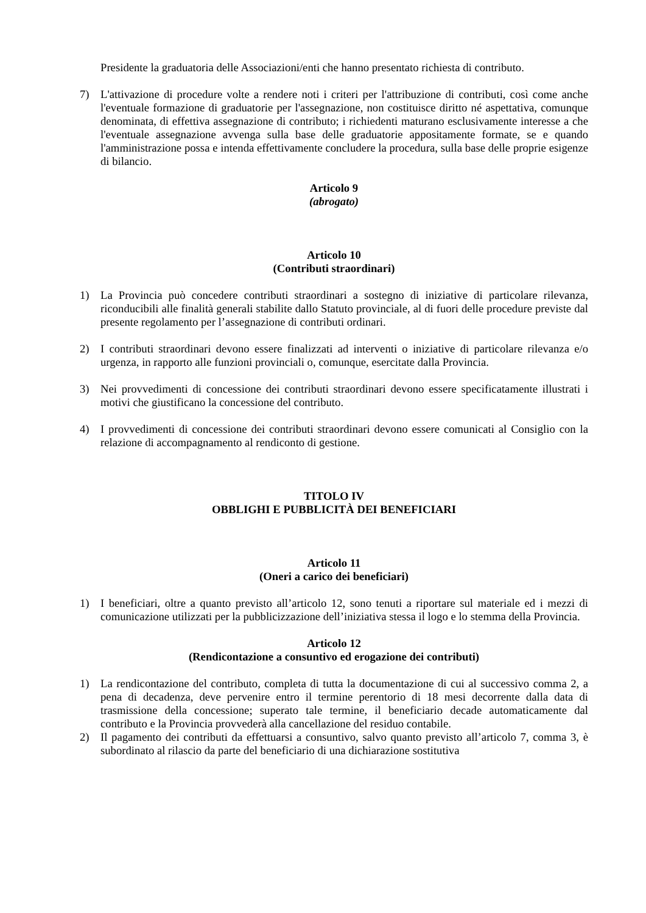Presidente la graduatoria delle Associazioni/enti che hanno presentato richiesta di contributo.
7) L'attivazione di procedure volte a rendere noti i criteri per l'attribuzione di contributi, così come anche l'eventuale formazione di graduatorie per l'assegnazione, non costituisce diritto né aspettativa, comunque denominata, di effettiva assegnazione di contributo; i richiedenti maturano esclusivamente interesse a che l'eventuale assegnazione avvenga sulla base delle graduatorie appositamente formate, se e quando l'amministrazione possa e intenda effettivamente concludere la procedura, sulla base delle proprie esigenze di bilancio.
Articolo 9
(abrogato)
Articolo 10
(Contributi straordinari)
1) La Provincia può concedere contributi straordinari a sostegno di iniziative di particolare rilevanza, riconducibili alle finalità generali stabilite dallo Statuto provinciale, al di fuori delle procedure previste dal presente regolamento per l’assegnazione di contributi ordinari.
2) I contributi straordinari devono essere finalizzati ad interventi o iniziative di particolare rilevanza e/o urgenza, in rapporto alle funzioni provinciali o, comunque, esercitate dalla Provincia.
3) Nei provvedimenti di concessione dei contributi straordinari devono essere specificatamente illustrati i motivi che giustificano la concessione del contributo.
4) I provvedimenti di concessione dei contributi straordinari devono essere comunicati al Consiglio con la relazione di accompagnamento al rendiconto di gestione.
TITOLO IV
OBBLIGHI E PUBBLICITÀ DEI BENEFICIARI
Articolo 11
(Oneri a carico dei beneficiari)
1) I beneficiari, oltre a quanto previsto all’articolo 12, sono tenuti a riportare sul materiale ed i mezzi di comunicazione utilizzati per la pubblicizzazione dell’iniziativa stessa il logo e lo stemma della Provincia.
Articolo 12
(Rendicontazione a consuntivo ed erogazione dei contributi)
1) La rendicontazione del contributo, completa di tutta la documentazione di cui al successivo comma 2, a pena di decadenza, deve pervenire entro il termine perentorio di 18 mesi decorrente dalla data di trasmissione della concessione; superato tale termine, il beneficiario decade automaticamente dal contributo e la Provincia provvederà alla cancellazione del residuo contabile.
2) Il pagamento dei contributi da effettuarsi a consuntivo, salvo quanto previsto all’articolo 7, comma 3, è subordinato al rilascio da parte del beneficiario di una dichiarazione sostitutiva